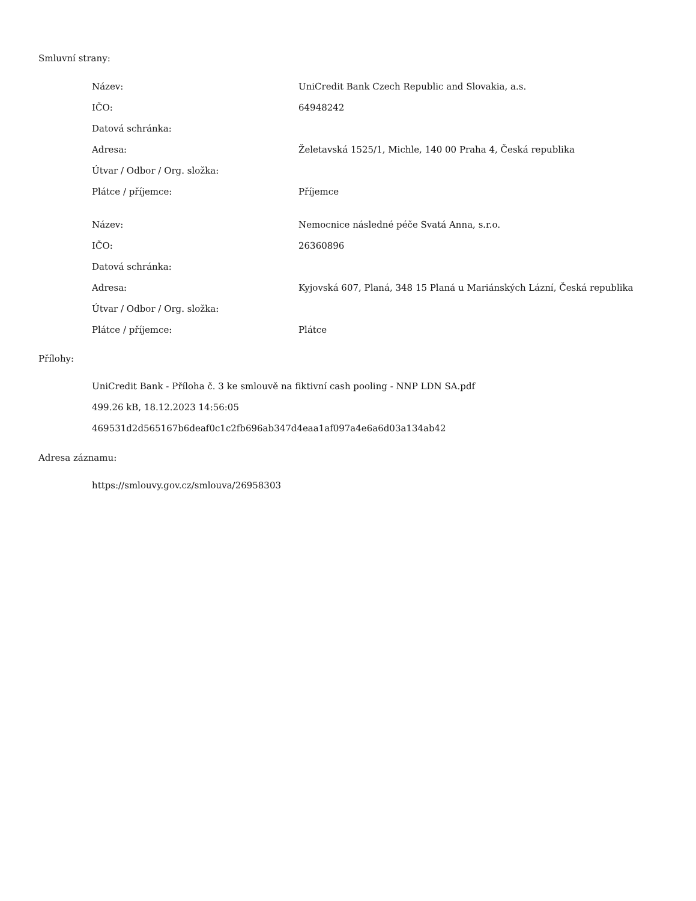Smluvní strany:
| Název: | UniCredit Bank Czech Republic and Slovakia, a.s. |
| IČO: | 64948242 |
| Datová schránka: | |
| Adresa: | Želetavská 1525/1, Michle, 140 00 Praha 4, Česká republika |
| Útvar / Odbor / Org. složka: | |
| Plátce / příjemce: | Příjemce |
| Název: | Nemocnice následné péče Svatá Anna, s.r.o. |
| IČO: | 26360896 |
| Datová schránka: | |
| Adresa: | Kyjovská 607, Planá, 348 15 Planá u Mariánských Lázní, Česká republika |
| Útvar / Odbor / Org. složka: | |
| Plátce / příjemce: | Plátce |
Přílohy:
UniCredit Bank - Příloha č. 3 ke smlouvě na fiktivní cash pooling - NNP LDN SA.pdf
499.26 kB, 18.12.2023 14:56:05
469531d2d565167b6deaf0c1c2fb696ab347d4eaa1af097a4e6a6d03a134ab42
Adresa záznamu:
https://smlouvy.gov.cz/smlouva/26958303